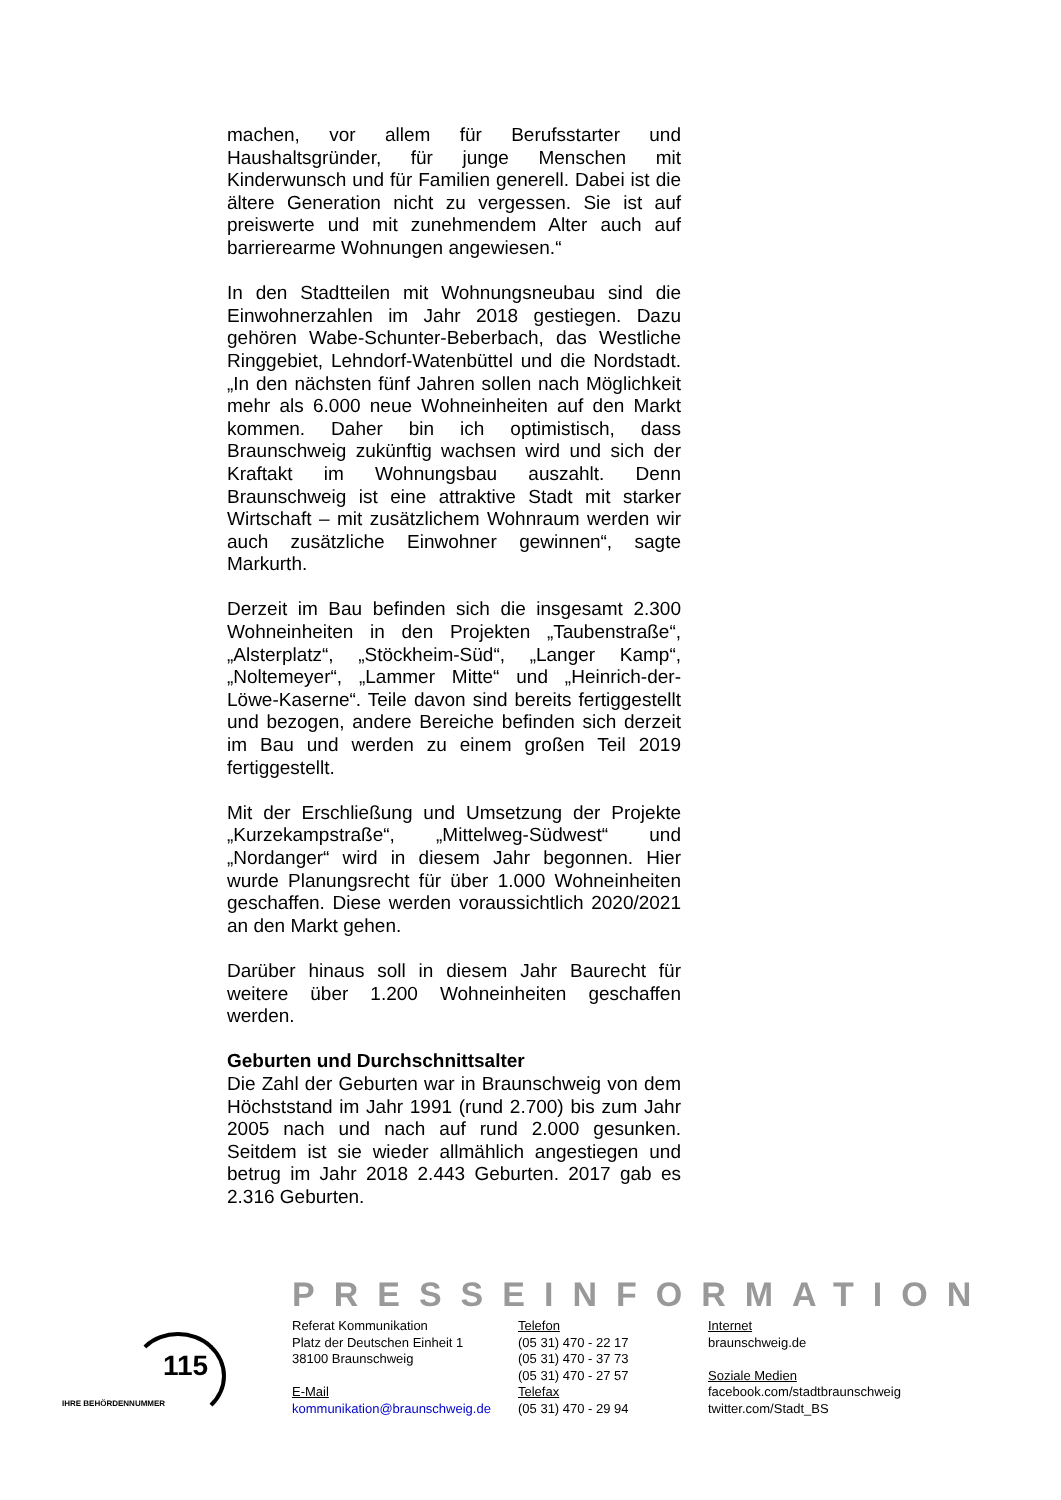machen, vor allem für Berufsstarter und Haushaltsgründer, für junge Menschen mit Kinderwunsch und für Familien generell. Dabei ist die ältere Generation nicht zu vergessen. Sie ist auf preiswerte und mit zunehmendem Alter auch auf barrierearme Wohnungen angewiesen.“
In den Stadtteilen mit Wohnungsneubau sind die Einwohnerzahlen im Jahr 2018 gestiegen. Dazu gehören Wabe-Schunter-Beberbach, das Westliche Ringgebiet, Lehndorf-Watenbüttel und die Nordstadt. „In den nächsten fünf Jahren sollen nach Möglichkeit mehr als 6.000 neue Wohneinheiten auf den Markt kommen. Daher bin ich optimistisch, dass Braunschweig zukünftig wachsen wird und sich der Kraftakt im Wohnungsbau auszahlt. Denn Braunschweig ist eine attraktive Stadt mit starker Wirtschaft – mit zusätzlichem Wohnraum werden wir auch zusätzliche Einwohner gewinnen“, sagte Markurth.
Derzeit im Bau befinden sich die insgesamt 2.300 Wohneinheiten in den Projekten „Taubenstraße“, „Alsterplatz“, „Stöckheim-Süd“, „Langer Kamp“, „Noltemeyer“, „Lammer Mitte“ und „Heinrich-der-Löwe-Kaserne“. Teile davon sind bereits fertiggestellt und bezogen, andere Bereiche befinden sich derzeit im Bau und werden zu einem großen Teil 2019 fertiggestellt.
Mit der Erschließung und Umsetzung der Projekte „Kurzekampstraße“, „Mittelweg-Südwest“ und „Nordanger“ wird in diesem Jahr begonnen. Hier wurde Planungsrecht für über 1.000 Wohneinheiten geschaffen. Diese werden voraussichtlich 2020/2021 an den Markt gehen.
Darüber hinaus soll in diesem Jahr Baurecht für weitere über 1.200 Wohneinheiten geschaffen werden.
Geburten und Durchschnittsalter
Die Zahl der Geburten war in Braunschweig von dem Höchststand im Jahr 1991 (rund 2.700) bis zum Jahr 2005 nach und nach auf rund 2.000 gesunken. Seitdem ist sie wieder allmählich angestiegen und betrug im Jahr 2018 2.443 Geburten. 2017 gab es 2.316 Geburten.
PRESSEINFORMATION
115
IHRE BEHÖRDENNUMMER
Referat Kommunikation
Platz der Deutschen Einheit 1
38100 Braunschweig
E-Mail
kommunikation@braunschweig.de
Telefon
(05 31) 470 - 22 17
(05 31) 470 - 37 73
(05 31) 470 - 27 57
Telefax
(05 31) 470 - 29 94
Internet
braunschweig.de
Soziale Medien
facebook.com/stadtbraunschweig
twitter.com/Stadt_BS